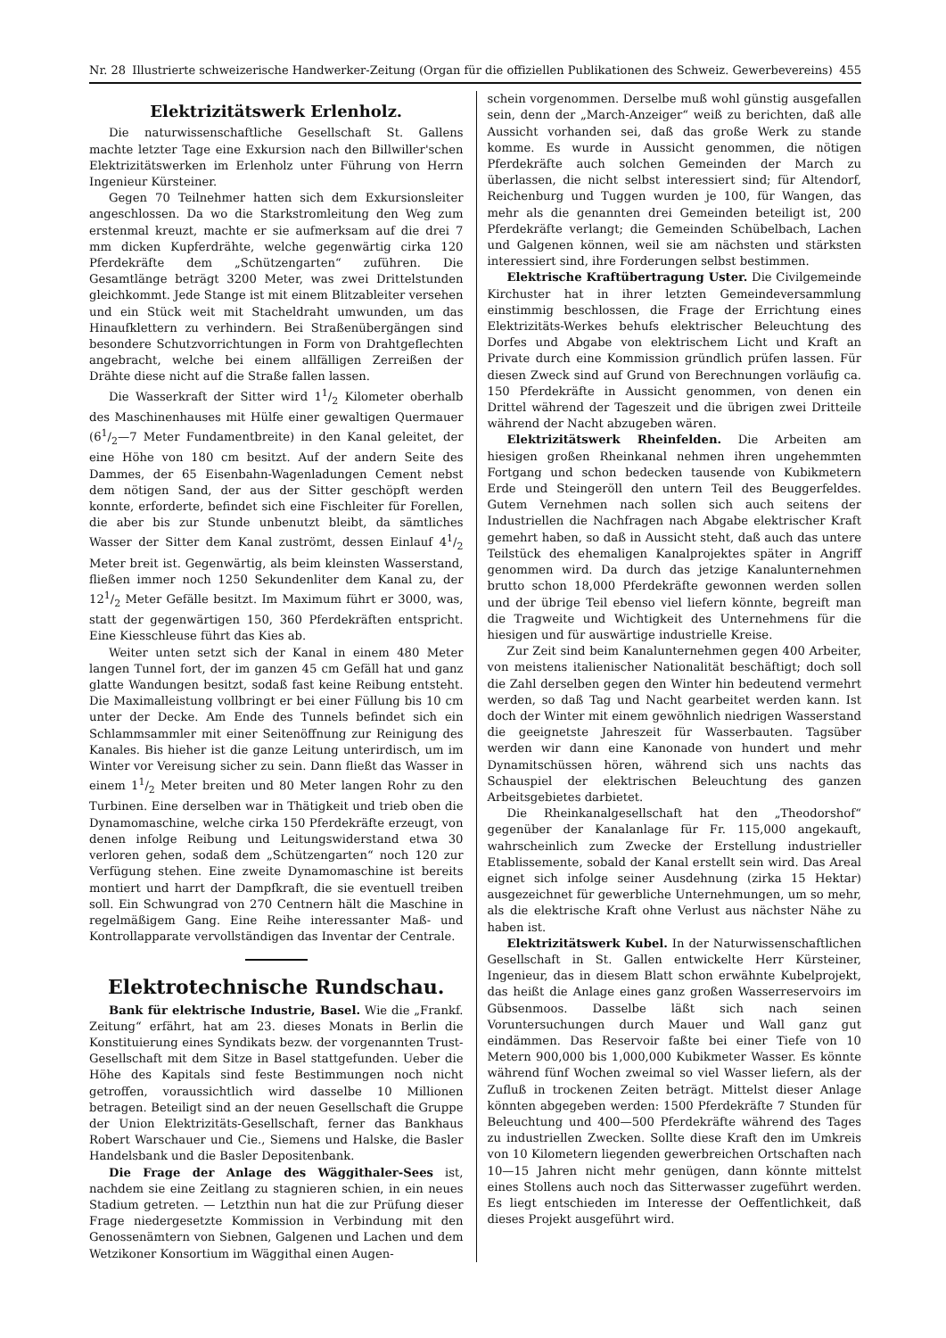Nr. 28 Illustrierte schweizerische Handwerker-Zeitung (Organ für die offiziellen Publikationen des Schweiz. Gewerbevereins) 455
Elektrizitätswerk Erlenholz.
Die naturwissenschaftliche Gesellschaft St. Gallens machte letzter Tage eine Exkursion nach den Billwiller'schen Elektrizitätswerken im Erlenholz unter Führung von Herrn Ingenieur Kürsteiner.
Gegen 70 Teilnehmer hatten sich dem Exkursionsleiter angeschlossen. Da wo die Starkstromleitung den Weg zum erstenmal kreuzt, machte er sie aufmerksam auf die drei 7 mm dicken Kupferdrähte, welche gegenwärtig cirka 120 Pferdekräfte dem „Schützengarten“ zuführen. Die Gesamtlänge beträgt 3200 Meter, was zwei Drittelstunden gleichkommt. Jede Stange ist mit einem Blitzableiter versehen und ein Stück weit mit Stacheldraht umwunden, um das Hinaufklettern zu verhindern. Bei Straßenübergängen sind besondere Schutzvorrichtungen in Form von Drahtgeflechten angebracht, welche bei einem allfälligen Zerreißen der Drähte diese nicht auf die Straße fallen lassen.
Die Wasserkraft der Sitter wird 11/2 Kilometer oberhalb des Maschinenhauses mit Hülfe einer gewaltigen Quermauer (61/2—7 Meter Fundamentbreite) in den Kanal geleitet, der eine Höhe von 180 cm besitzt. Auf der andern Seite des Dammes, der 65 Eisenbahn-Wagenladungen Cement nebst dem nötigen Sand, der aus der Sitter geschöpft werden konnte, erforderte, befindet sich eine Fischleiter für Forellen, die aber bis zur Stunde unbenutzt bleibt, da sämtliches Wasser der Sitter dem Kanal zuströmt, dessen Einlauf 41/2 Meter breit ist. Gegenwärtig, als beim kleinsten Wasserstand, fließen immer noch 1250 Sekundenliter dem Kanal zu, der 121/2 Meter Gefälle besitzt. Im Maximum führt er 3000, was, statt der gegenwärtigen 150, 360 Pferdekräften entspricht. Eine Kiesschleuse führt das Kies ab.
Weiter unten setzt sich der Kanal in einem 480 Meter langen Tunnel fort, der im ganzen 45 cm Gefäll hat und ganz glatte Wandungen besitzt, sodaß fast keine Reibung entsteht. Die Maximalleistung vollbringt er bei einer Füllung bis 10 cm unter der Decke. Am Ende des Tunnels befindet sich ein Schlammsammler mit einer Seitenöffnung zur Reinigung des Kanales. Bis hieher ist die ganze Leitung unterirdisch, um im Winter vor Vereisung sicher zu sein. Dann fließt das Wasser in einem 11/2 Meter breiten und 80 Meter langen Rohr zu den Turbinen. Eine derselben war in Thätigkeit und trieb oben die Dynamomaschine, welche cirka 150 Pferdekräfte erzeugt, von denen infolge Reibung und Leitungswiderstand etwa 30 verloren gehen, sodaß dem „Schützengarten“ noch 120 zur Verfügung stehen. Eine zweite Dynamomaschine ist bereits montiert und harrt der Dampfkraft, die sie eventuell treiben soll. Ein Schwungrad von 270 Centnern hält die Maschine in regelmäßigem Gang. Eine Reihe interessanter Maß- und Kontrollapparate vervollständigen das Inventar der Centrale.
Elektrotechnische Rundschau.
Bank für elektrische Industrie, Basel. Wie die „Frankf. Zeitung“ erfährt, hat am 23. dieses Monats in Berlin die Konstituierung eines Syndikats bezw. der vorgenannten Trust-Gesellschaft mit dem Sitze in Basel stattgefunden. Ueber die Höhe des Kapitals sind feste Bestimmungen noch nicht getroffen, voraussichtlich wird dasselbe 10 Millionen betragen. Beteiligt sind an der neuen Gesellschaft die Gruppe der Union Elektrizitäts-Gesellschaft, ferner das Bankhaus Robert Warschauer und Cie., Siemens und Halske, die Basler Handelsbank und die Basler Depositenbank.
Die Frage der Anlage des Wäggithaler-Sees ist, nachdem sie eine Zeitlang zu stagnieren schien, in ein neues Stadium getreten. — Letzthin nun hat die zur Prüfung dieser Frage niedergesetzte Kommission in Verbindung mit den Genossenämtern von Siebnen, Galgenen und Lachen und dem Wetzikoner Konsortium im Wäggithal einen Augen-
schein vorgenommen. Derselbe muß wohl günstig ausgefallen sein, denn der „March-Anzeiger“ weiß zu berichten, daß alle Aussicht vorhanden sei, daß das große Werk zu stande komme. Es wurde in Aussicht genommen, die nötigen Pferdekräfte auch solchen Gemeinden der March zu überlassen, die nicht selbst interessiert sind; für Altendorf, Reichenburg und Tuggen wurden je 100, für Wangen, das mehr als die genannten drei Gemeinden beteiligt ist, 200 Pferdekräfte verlangt; die Gemeinden Schübelbach, Lachen und Galgenen können, weil sie am nächsten und stärksten interessiert sind, ihre Forderungen selbst bestimmen.
Elektrische Kraftübertragung Uster. Die Civilgemeinde Kirchuster hat in ihrer letzten Gemeindeversammlung einstimmig beschlossen, die Frage der Errichtung eines Elektrizitäts-Werkes behufs elektrischer Beleuchtung des Dorfes und Abgabe von elektrischem Licht und Kraft an Private durch eine Kommission gründlich prüfen lassen. Für diesen Zweck sind auf Grund von Berechnungen vorläufig ca. 150 Pferdekräfte in Aussicht genommen, von denen ein Drittel während der Tageszeit und die übrigen zwei Dritteile während der Nacht abzugeben wären.
Elektrizitätswerk Rheinfelden. Die Arbeiten am hiesigen großen Rheinkanal nehmen ihren ungehemmten Fortgang und schon bedecken tausende von Kubikmetern Erde und Steingeröll den untern Teil des Beuggerfeldes. Gutem Vernehmen nach sollen sich auch seitens der Industriellen die Nachfragen nach Abgabe elektrischer Kraft gemehrt haben, so daß in Aussicht steht, daß auch das untere Teilstück des ehemaligen Kanalprojektes später in Angriff genommen wird. Da durch das jetzige Kanalunternehmen brutto schon 18,000 Pferdekräfte gewonnen werden sollen und der übrige Teil ebenso viel liefern könnte, begreift man die Tragweite und Wichtigkeit des Unternehmens für die hiesigen und für auswärtige industrielle Kreise.
Zur Zeit sind beim Kanalunternehmen gegen 400 Arbeiter, von meistens italienischer Nationalität beschäftigt; doch soll die Zahl derselben gegen den Winter hin bedeutend vermehrt werden, so daß Tag und Nacht gearbeitet werden kann. Ist doch der Winter mit einem gewöhnlich niedrigen Wasserstand die geeignetste Jahreszeit für Wasserbauten. Tagsüber werden wir dann eine Kanonade von hundert und mehr Dynamitschüssen hören, während sich uns nachts das Schauspiel der elektrischen Beleuchtung des ganzen Arbeitsgebietes darbietet.
Die Rheinkanalgesellschaft hat den „Theodorshof“ gegenüber der Kanalanlage für Fr. 115,000 angekauft, wahrscheinlich zum Zwecke der Erstellung industrieller Etablissemente, sobald der Kanal erstellt sein wird. Das Areal eignet sich infolge seiner Ausdehnung (zirka 15 Hektar) ausgezeichnet für gewerbliche Unternehmungen, um so mehr, als die elektrische Kraft ohne Verlust aus nächster Nähe zu haben ist.
Elektrizitätswerk Kubel. In der Naturwissenschaftlichen Gesellschaft in St. Gallen entwickelte Herr Kürsteiner, Ingenieur, das in diesem Blatt schon erwähnte Kubelprojekt, das heißt die Anlage eines ganz großen Wasserreservoirs im Gübsenmoos. Dasselbe läßt sich nach seinen Voruntersuchungen durch Mauer und Wall ganz gut eindämmen. Das Reservoir faßte bei einer Tiefe von 10 Metern 900,000 bis 1,000,000 Kubikmeter Wasser. Es könnte während fünf Wochen zweimal so viel Wasser liefern, als der Zufluß in trockenen Zeiten beträgt. Mittelst dieser Anlage könnten abgegeben werden: 1500 Pferdekräfte 7 Stunden für Beleuchtung und 400—500 Pferdekräfte während des Tages zu industriellen Zwecken. Sollte diese Kraft den im Umkreis von 10 Kilometern liegenden gewerbreichen Ortschaften nach 10—15 Jahren nicht mehr genügen, dann könnte mittelst eines Stollens auch noch das Sitterwasser zugeführt werden. Es liegt entschieden im Interesse der Oeffentlichkeit, daß dieses Projekt ausgeführt wird.